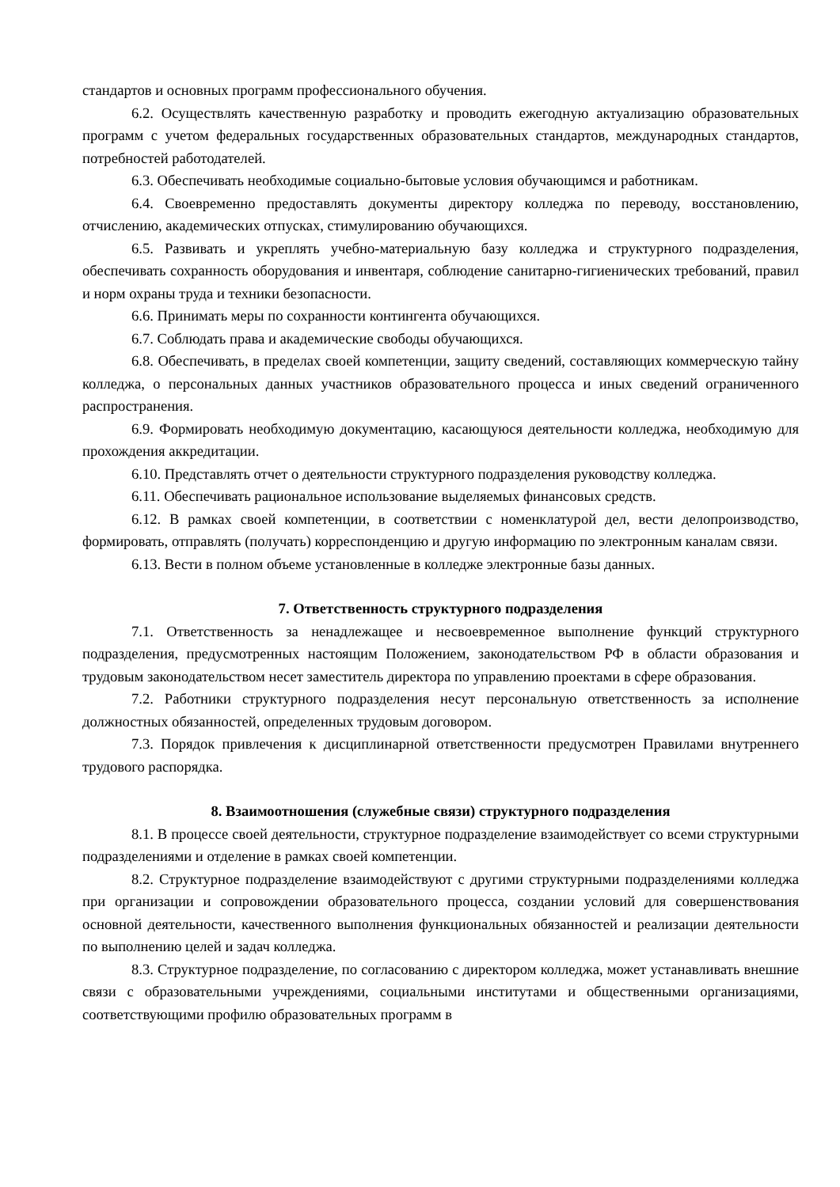стандартов и основных программ профессионального обучения.
6.2. Осуществлять качественную разработку и проводить ежегодную актуализацию образовательных программ с учетом федеральных государственных образовательных стандартов, международных стандартов, потребностей работодателей.
6.3. Обеспечивать необходимые социально-бытовые условия обучающимся и работникам.
6.4. Своевременно предоставлять документы директору колледжа по переводу, восстановлению, отчислению, академических отпусках, стимулированию обучающихся.
6.5. Развивать и укреплять учебно-материальную базу колледжа и структурного подразделения, обеспечивать сохранность оборудования и инвентаря, соблюдение санитарно-гигиенических требований, правил и норм охраны труда и техники безопасности.
6.6. Принимать меры по сохранности контингента обучающихся.
6.7. Соблюдать права и академические свободы обучающихся.
6.8. Обеспечивать, в пределах своей компетенции, защиту сведений, составляющих коммерческую тайну колледжа, о персональных данных участников образовательного процесса и иных сведений ограниченного распространения.
6.9. Формировать необходимую документацию, касающуюся деятельности колледжа, необходимую для прохождения аккредитации.
6.10. Представлять отчет о деятельности структурного подразделения руководству колледжа.
6.11. Обеспечивать рациональное использование выделяемых финансовых средств.
6.12. В рамках своей компетенции, в соответствии с номенклатурой дел, вести делопроизводство, формировать, отправлять (получать) корреспонденцию и другую информацию по электронным каналам связи.
6.13. Вести в полном объеме установленные в колледже электронные базы данных.
7. Ответственность структурного подразделения
7.1. Ответственность за ненадлежащее и несвоевременное выполнение функций структурного подразделения, предусмотренных настоящим Положением, законодательством РФ в области образования и трудовым законодательством несет заместитель директора по управлению проектами в сфере образования.
7.2. Работники структурного подразделения несут персональную ответственность за исполнение должностных обязанностей, определенных трудовым договором.
7.3. Порядок привлечения к дисциплинарной ответственности предусмотрен Правилами внутреннего трудового распорядка.
8. Взаимоотношения (служебные связи) структурного подразделения
8.1. В процессе своей деятельности, структурное подразделение взаимодействует со всеми структурными подразделениями и отделение в рамках своей компетенции.
8.2. Структурное подразделение взаимодействуют с другими структурными подразделениями колледжа при организации и сопровождении образовательного процесса, создании условий для совершенствования основной деятельности, качественного выполнения функциональных обязанностей и реализации деятельности по выполнению целей и задач колледжа.
8.3. Структурное подразделение, по согласованию с директором колледжа, может устанавливать внешние связи с образовательными учреждениями, социальными институтами и общественными организациями, соответствующими профилю образовательных программ в